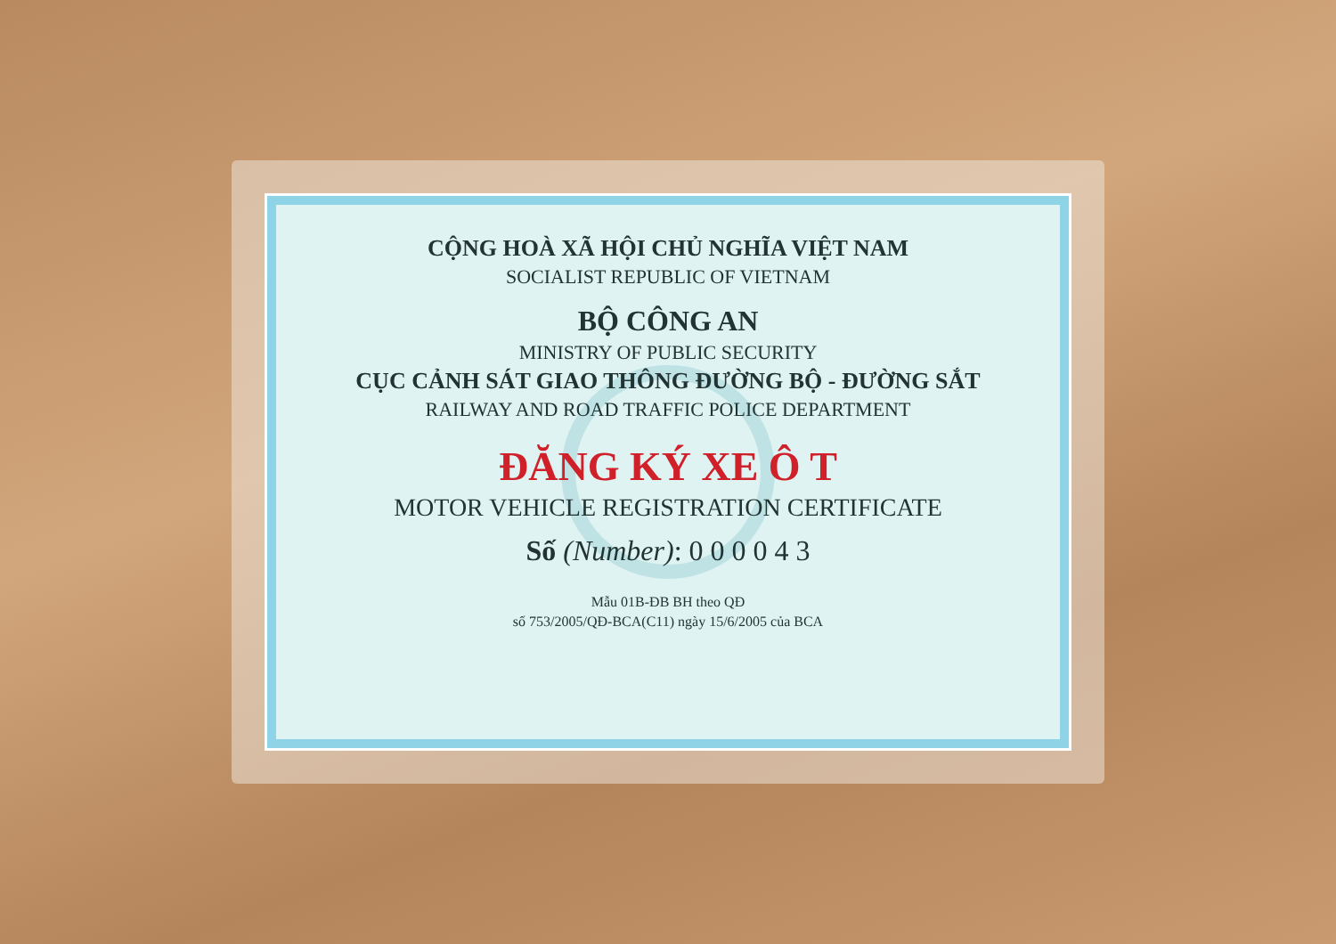CỘNG HOÀ XÃ HỘI CHỦ NGHĨA VIỆT NAM
SOCIALIST REPUBLIC OF VIETNAM
BỘ CÔNG AN
MINISTRY OF PUBLIC SECURITY
CỤC CẢNH SÁT GIAO THÔNG ĐƯỜNG BỘ - ĐƯỜNG SẮT
RAILWAY AND ROAD TRAFFIC POLICE DEPARTMENT
ĐĂNG KÝ XE Ô T
MOTOR VEHICLE REGISTRATION CERTIFICATE
Số (Number): 0 0 0 0 4 3
Mẫu 01B-ĐB BH theo QĐ
số 753/2005/QĐ-BCA(C11) ngày 15/6/2005 của BCA